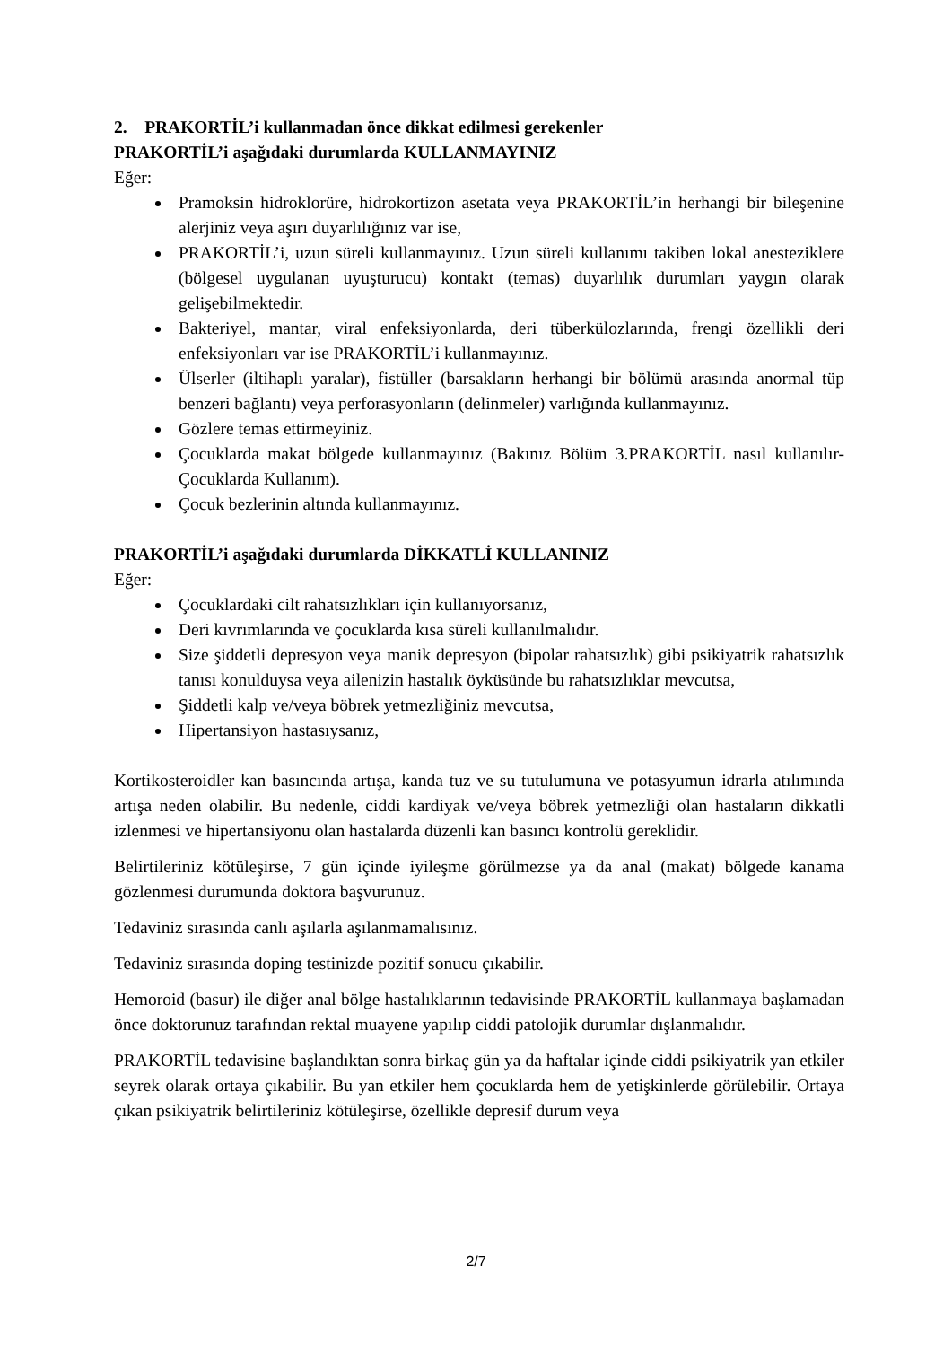2. PRAKORTİL’i kullanmadan önce dikkat edilmesi gerekenler
PRAKORTİL’i aşağıdaki durumlarda KULLANMAYINIZ
Eğer:
Pramoksin hidroklorüre, hidrokortizon asetata veya PRAKORTİL’in herhangi bir bileşenine alerjiniz veya aşırı duyarlılığınız var ise,
PRAKORTİL’i, uzun süreli kullanmayınız. Uzun süreli kullanımı takiben lokal anesteziklere (bölgesel uygulanan uyuşturucu) kontakt (temas) duyarlılık durumları yaygın olarak gelişebilmektedir.
Bakteriyel, mantar, viral enfeksiyonlarda, deri tüberkülozlarında, frengi özellikli deri enfeksiyonları var ise PRAKORTİL’i kullanmayınız.
Ülserler (iltihaplı yaralar), fistüller (barsakların herhangi bir bölümü arasında anormal tüp benzeri bağlantı) veya perforasyonların (delinmeler) varlığında kullanmayınız.
Gözlere temas ettirmeyiniz.
Çocuklarda makat bölgede kullanmayınız (Bakınız Bölüm 3.PRAKORTİL nasıl kullanılır-Çocuklarda Kullanım).
Çocuk bezlerinin altında kullanmayınız.
PRAKORTİL’i aşağıdaki durumlarda DİKKATLİ KULLANINIZ
Eğer:
Çocuklardaki cilt rahatsızlıkları için kullanıyorsanız,
Deri kıvrımlarında ve çocuklarda kısa süreli kullanılmalıdır.
Size şiddetli depresyon veya manik depresyon (bipolar rahatsızlık) gibi psikiyatrik rahatsızlık tanısı konulduysa veya ailenizin hastalık öyküsünde bu rahatsızlıklar mevcutsa,
Şiddetli kalp ve/veya böbrek yetmezliğiniz mevcutsa,
Hipertansiyon hastasıysanız,
Kortikosteroidler kan basıncında artışa, kanda tuz ve su tutulumuna ve potasyumun idrarla atılımında artışa neden olabilir. Bu nedenle, ciddi kardiyak ve/veya böbrek yetmezliği olan hastaların dikkatli izlenmesi ve hipertansiyonu olan hastalarda düzenli kan basıncı kontrolü gereklidir.
Belirtileriniz kötüleşirse, 7 gün içinde iyileşme görülmezse ya da anal (makat) bölgede kanama gözlenmesi durumunda doktora başvurunuz.
Tedaviniz sırasında canlı aşılarla aşılanmamalısınız.
Tedaviniz sırasında doping testinizde pozitif sonucu çıkabilir.
Hemoroid (basur) ile diğer anal bölge hastalıklarının tedavisinde PRAKORTİL kullanmaya başlamadan önce doktorunuz tarafından rektal muayene yapılıp ciddi patolojik durumlar dışlanmalıdır.
PRAKORTİL tedavisine başlandıktan sonra birkaç gün ya da haftalar içinde ciddi psikiyatrik yan etkiler seyrek olarak ortaya çıkabilir. Bu yan etkiler hem çocuklarda hem de yetişkinlerde görülebilir. Ortaya çıkan psikiyatrik belirtileriniz kötüleşirse, özellikle depresif durum veya
2/7